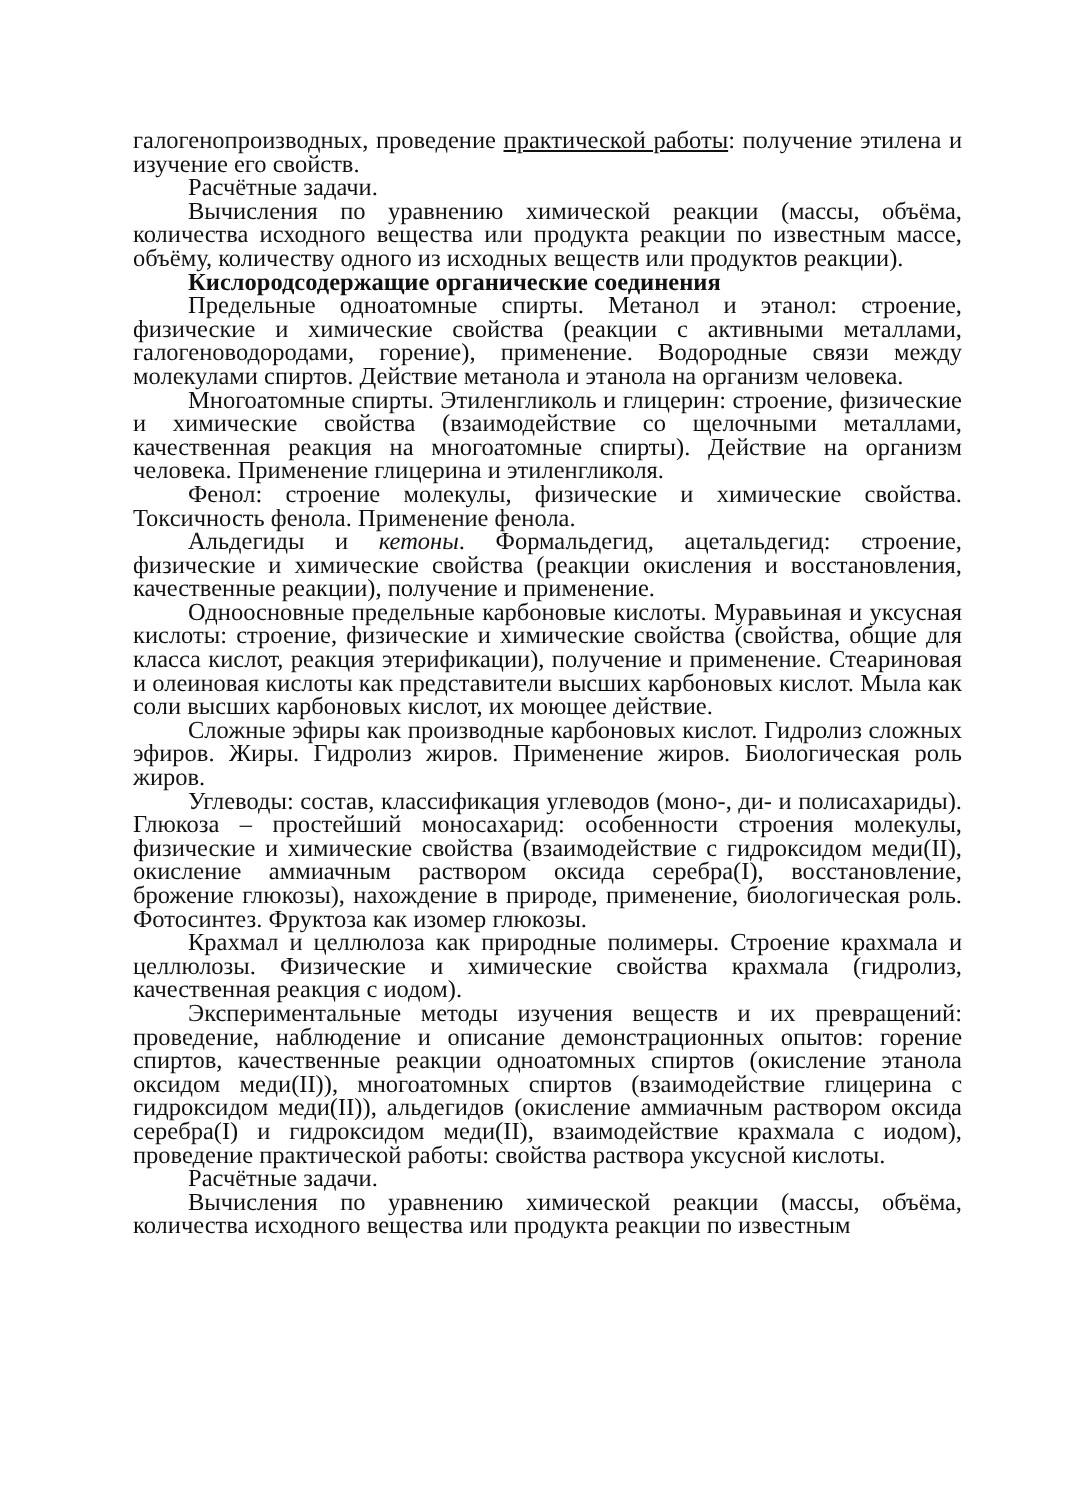галогенопроизводных, проведение практической работы: получение этилена и изучение его свойств.
Расчётные задачи.
Вычисления по уравнению химической реакции (массы, объёма, количества исходного вещества или продукта реакции по известным массе, объёму, количеству одного из исходных веществ или продуктов реакции).
Кислородсодержащие органические соединения
Предельные одноатомные спирты. Метанол и этанол: строение, физические и химические свойства (реакции с активными металлами, галогеноводородами, горение), применение. Водородные связи между молекулами спиртов. Действие метанола и этанола на организм человека.
Многоатомные спирты. Этиленгликоль и глицерин: строение, физические и химические свойства (взаимодействие со щелочными металлами, качественная реакция на многоатомные спирты). Действие на организм человека. Применение глицерина и этиленгликоля.
Фенол: строение молекулы, физические и химические свойства. Токсичность фенола. Применение фенола.
Альдегиды и кетоны. Формальдегид, ацетальдегид: строение, физические и химические свойства (реакции окисления и восстановления, качественные реакции), получение и применение.
Одноосновные предельные карбоновые кислоты. Муравьиная и уксусная кислоты: строение, физические и химические свойства (свойства, общие для класса кислот, реакция этерификации), получение и применение. Стеариновая и олеиновая кислоты как представители высших карбоновых кислот. Мыла как соли высших карбоновых кислот, их моющее действие.
Сложные эфиры как производные карбоновых кислот. Гидролиз сложных эфиров. Жиры. Гидролиз жиров. Применение жиров. Биологическая роль жиров.
Углеводы: состав, классификация углеводов (моно-, ди- и полисахариды). Глюкоза – простейший моносахарид: особенности строения молекулы, физические и химические свойства (взаимодействие с гидроксидом меди(II), окисление аммиачным раствором оксида серебра(I), восстановление, брожение глюкозы), нахождение в природе, применение, биологическая роль. Фотосинтез. Фруктоза как изомер глюкозы.
Крахмал и целлюлоза как природные полимеры. Строение крахмала и целлюлозы. Физические и химические свойства крахмала (гидролиз, качественная реакция с иодом).
Экспериментальные методы изучения веществ и их превращений: проведение, наблюдение и описание демонстрационных опытов: горение спиртов, качественные реакции одноатомных спиртов (окисление этанола оксидом меди(II)), многоатомных спиртов (взаимодействие глицерина с гидроксидом меди(II)), альдегидов (окисление аммиачным раствором оксида серебра(I) и гидроксидом меди(II), взаимодействие крахмала с иодом), проведение практической работы: свойства раствора уксусной кислоты.
Расчётные задачи.
Вычисления по уравнению химической реакции (массы, объёма, количества исходного вещества или продукта реакции по известным